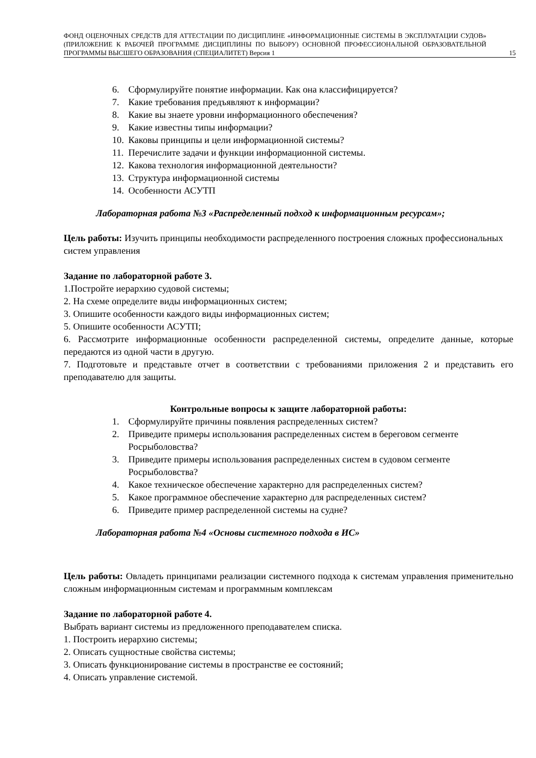ФОНД ОЦЕНОЧНЫХ СРЕДСТВ ДЛЯ АТТЕСТАЦИИ ПО ДИСЦИПЛИНЕ «ИНФОРМАЦИОННЫЕ СИСТЕМЫ В ЭКСПЛУАТАЦИИ СУДОВ» (ПРИЛОЖЕНИЕ К РАБОЧЕЙ ПРОГРАММЕ ДИСЦИПЛИНЫ ПО ВЫБОРУ) ОСНОВНОЙ ПРОФЕССИОНАЛЬНОЙ ОБРАЗОВАТЕЛЬНОЙ ПРОГРАММЫ ВЫСШЕГО ОБРАЗОВАНИЯ (СПЕЦИАЛИТЕТ) Версия 1
15
6. Сформулируйте понятие информации. Как она классифицируется?
7. Какие требования предъявляют к информации?
8. Какие вы знаете уровни информационного обеспечения?
9. Какие известны типы информации?
10. Каковы принципы и цели информационной системы?
11. Перечислите задачи и функции информационной системы.
12. Какова технология информационной деятельности?
13. Структура информационной системы
14. Особенности АСУТП
Лабораторная работа №3 «Распределенный подход к информационным ресурсам»;
Цель работы: Изучить принципы необходимости распределенного построения сложных профессиональных систем управления
Задание по лабораторной работе 3.
1.Постройте иерархию судовой системы;
2. На схеме определите виды информационных систем;
3. Опишите особенности каждого виды информационных систем;
5. Опишите особенности АСУТП;
6. Рассмотрите информационные особенности распределенной системы, определите данные, которые передаются из одной части в другую.
7. Подготовьте и представьте отчет в соответствии с требованиями приложения 2 и представить его преподавателю для защиты.
Контрольные вопросы к защите лабораторной работы:
1. Сформулируйте причины появления распределенных систем?
2. Приведите примеры использования распределенных систем в береговом сегменте Росрыболовства?
3. Приведите примеры использования распределенных систем в судовом сегменте Росрыболовства?
4. Какое техническое обеспечение характерно для распределенных систем?
5. Какое программное обеспечение характерно для распределенных систем?
6. Приведите пример распределенной системы на судне?
Лабораторная работа №4 «Основы системного подхода в ИС»
Цель работы: Овладеть принципами реализации системного подхода к системам управления применительно сложным информационным системам и программным комплексам
Задание по лабораторной работе 4.
Выбрать вариант системы из предложенного преподавателем списка.
1. Построить иерархию системы;
2. Описать сущностные свойства системы;
3. Описать функционирование системы в пространстве ее состояний;
4. Описать управление системой.